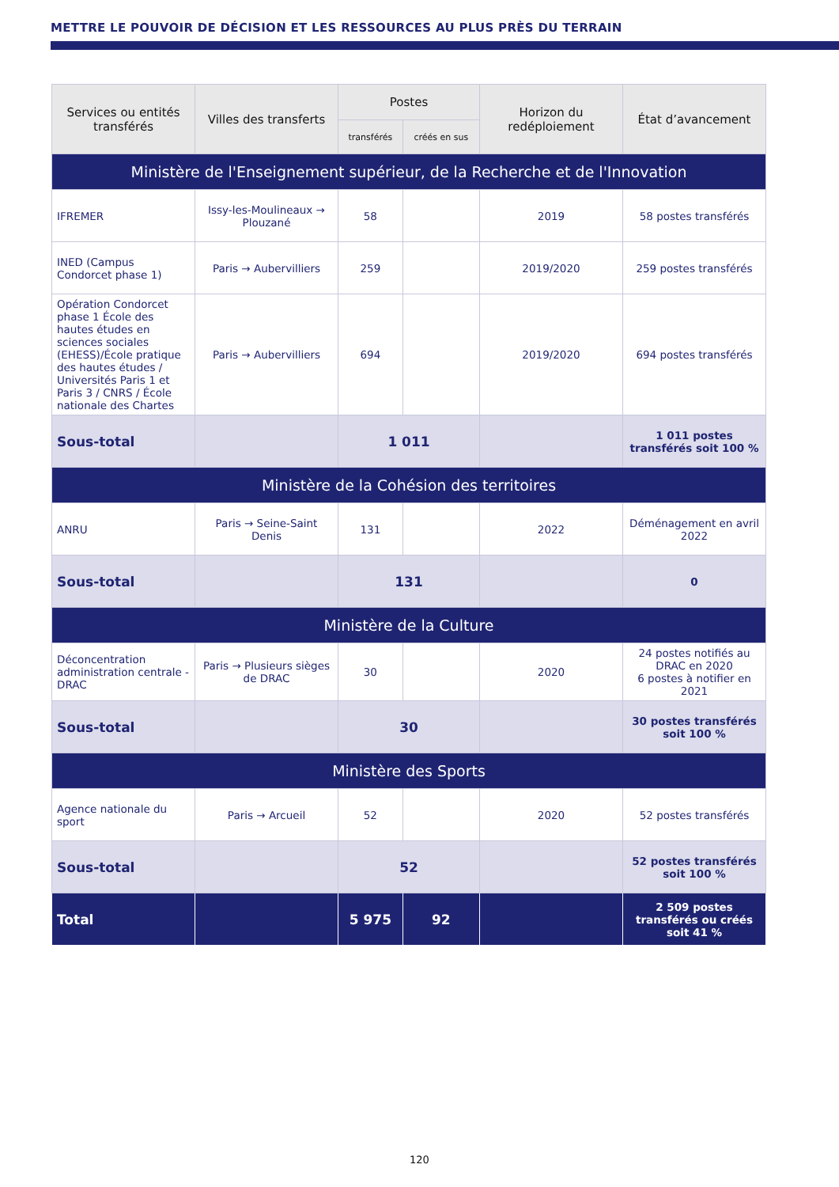METTRE LE POUVOIR DE DÉCISION ET LES RESSOURCES AU PLUS PRÈS DU TERRAIN
| Services ou entités transférés | Villes des transferts | Postes | | Horizon du redéploiement | État d’avancement |
| --- | --- | --- | --- | --- | --- |
| | | transférés | créés en sus | | |
| Ministère de l'Enseignement supérieur, de la Recherche et de l'Innovation | | | | | |
| IFREMER | Issy-les-Moulineaux → Plouzané | 58 | | 2019 | 58 postes transférés |
| INED (Campus Condorcet phase 1) | Paris → Aubervilliers | 259 | | 2019/2020 | 259 postes transférés |
| Opération Condorcet phase 1 École des hautes études en sciences sociales (EHESS)/École pratique des hautes études / Universités Paris 1 et Paris 3 / CNRS / École nationale des Chartes | Paris → Aubervilliers | 694 | | 2019/2020 | 694 postes transférés |
| Sous-total | | 1 011 | | | 1 011 postes transférés soit 100 % |
| Ministère de la Cohésion des territoires | | | | | |
| ANRU | Paris → Seine-Saint Denis | 131 | | 2022 | Déménagement en avril 2022 |
| Sous-total | | 131 | | | 0 |
| Ministère de la Culture | | | | | |
| Déconcentration administration centrale - DRAC | Paris → Plusieurs sièges de DRAC | 30 | | 2020 | 24 postes notifiés au DRAC en 2020 6 postes à notifier en 2021 |
| Sous-total | | 30 | | | 30 postes transférés soit 100 % |
| Ministère des Sports | | | | | |
| Agence nationale du sport | Paris → Arcueil | 52 | | 2020 | 52 postes transférés |
| Sous-total | | 52 | | | 52 postes transférés soit 100 % |
| Total | | 5 975 | 92 | | 2 509 postes transférés ou créés soit 41 % |
120